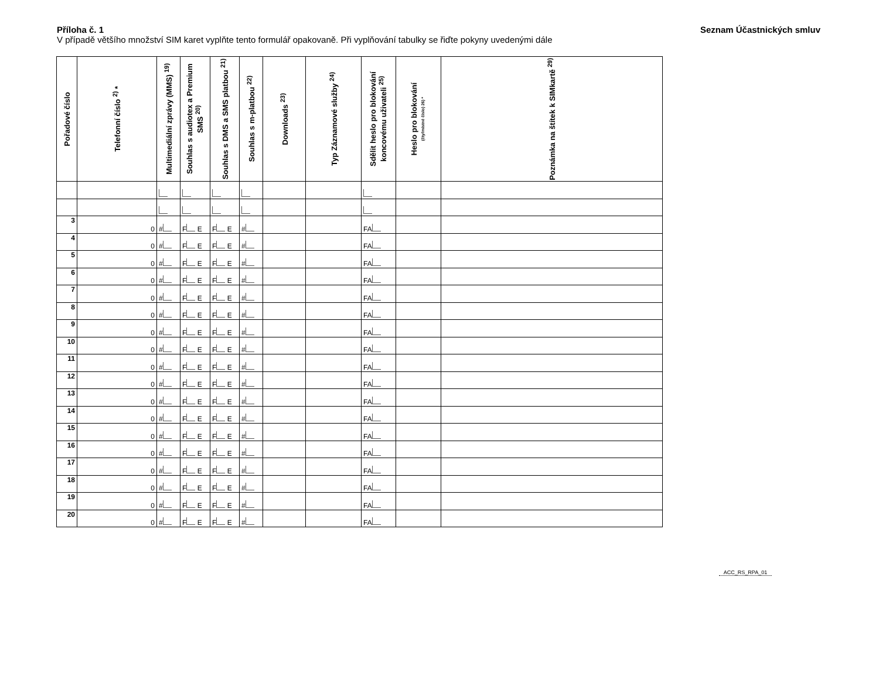Příloha č. 1
V případě většího množství SIM karet vyplňte tento formulář opakovaně. Při vyplňování tabulky se řiďte pokyny uvedenými dále
Seznam Účastnických smluv
| Pořadové číslo | Telefonní číslo <sup>2)</sup> * | Multimediální zprávy (MMS) <sup>19)</sup> | Souhlas s audiotex a Premium SMS <sup>20)</sup> | Souhlas s DMS a SMS platbou <sup>21)</sup> | Souhlas s m-platbou <sup>22)</sup> | Downloads <sup>23)</sup> | Typ Záznamové služby <sup>24)</sup> | Sdělit heslo pro blokování koncovému uživateli <sup>25)</sup> | Heslo pro blokování (čtyřmístné číslo) 26) * | Poznámka na štítek k SIMkartě <sup>29)</sup> |
| --- | --- | --- | --- | --- | --- | --- | --- | --- | --- | --- |
| 3 | 0 | # | F E | F E | # | | | FA | | |
| 4 | 0 | # | F E | F E | # | | | FA | | |
| 5 | 0 | # | F E | F E | # | | | FA | | |
| 6 | 0 | # | F E | F E | # | | | FA | | |
| 7 | 0 | # | F E | F E | # | | | FA | | |
| 8 | 0 | # | F E | F E | # | | | FA | | |
| 9 | 0 | # | F E | F E | # | | | FA | | |
| 10 | 0 | # | F E | F E | # | | | FA | | |
| 11 | 0 | # | F E | F E | # | | | FA | | |
| 12 | 0 | # | F E | F E | # | | | FA | | |
| 13 | 0 | # | F E | F E | # | | | FA | | |
| 14 | 0 | # | F E | F E | # | | | FA | | |
| 15 | 0 | # | F E | F E | # | | | FA | | |
| 16 | 0 | # | F E | F E | # | | | FA | | |
| 17 | 0 | # | F E | F E | # | | | FA | | |
| 18 | 0 | # | F E | F E | # | | | FA | | |
| 19 | 0 | # | F E | F E | # | | | FA | | |
| 20 | 0 | # | F E | F E | # | | | FA | | |
ACC_RS_RPA_01